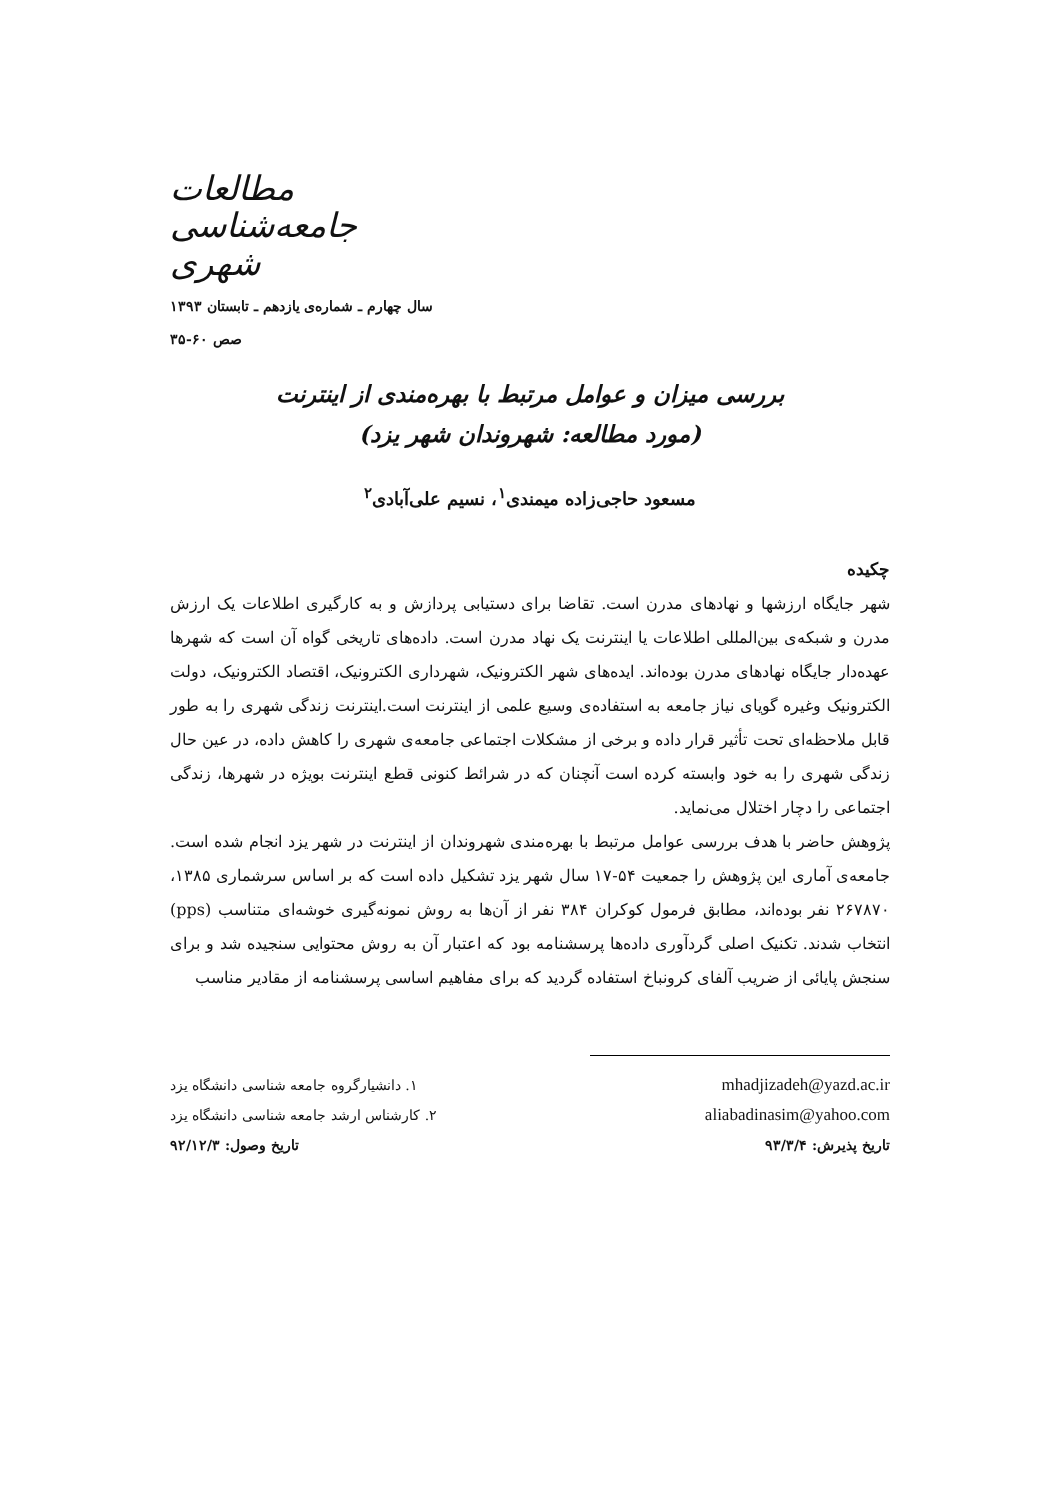مطالعات جامعه‌شناسی شهری
سال چهارم ـ شماره‌ی یازدهم ـ تابستان ۱۳۹۳
صص ۶۰-۳۵
بررسی میزان و عوامل مرتبط با بهره‌مندی از اینترنت
(مورد مطالعه: شهروندان شهر یزد)
مسعود حاجی‌زاده میمندی<sup>۱</sup>، نسیم علی‌آبادی<sup>۲</sup>
چکیده
شهر جایگاه ارزشها و نهادهای مدرن است. تقاضا برای دستیابی پردازش و به کارگیری اطلاعات یک ارزش مدرن و شبکه‌ی بین‌المللی اطلاعات یا اینترنت یک نهاد مدرن است. داده‌های تاریخی گواه آن است که شهرها عهده‌دار جایگاه نهادهای مدرن بوده‌اند. ایده‌های شهر الکترونیک، شهرداری الکترونیک، اقتصاد الکترونیک، دولت الکترونیک وغیره گویای نیاز جامعه به استفاده‌ی وسیع علمی از اینترنت است.اینترنت زندگی شهری را به طور قابل ملاحظه‌ای تحت تأثیر قرار داده و برخی از مشکلات اجتماعی جامعه‌ی شهری را کاهش داده، در عین حال زندگی شهری را به خود وابسته کرده است آنچنان که در شرائط کنونی قطع اینترنت بویژه در شهرها، زندگی اجتماعی را دچار اختلال می‌نماید.
پژوهش حاضر با هدف بررسی عوامل مرتبط با بهره‌مندی شهروندان از اینترنت در شهر یزد انجام شده است. جامعه‌ی آماری این پژوهش را جمعیت ۵۴-۱۷ سال شهر یزد تشکیل داده است که بر اساس سرشماری ۱۳۸۵، ۲۶۷۸۷۰ نفر بوده‌اند، مطابق فرمول کوکران ۳۸۴ نفر از آن‌ها به روش نمونه‌گیری خوشه‌ای متناسب (pps) انتخاب شدند. تکنیک اصلی گردآوری داده‌ها پرسشنامه بود که اعتبار آن به روش محتوایی سنجیده شد و برای سنجش پایائی از ضریب آلفای کرونباخ استفاده گردید که برای مفاهیم اساسی پرسشنامه از مقادیر مناسب
۱. دانشیارگروه جامعه شناسی دانشگاه یزد mhadjizadeh@yazd.ac.ir
۲. کارشناس ارشد جامعه شناسی دانشگاه یزد aliabadinasim@yahoo.com
تاریخ وصول: ۹۲/۱۲/۳ تاریخ پذیرش: ۹۳/۳/۴